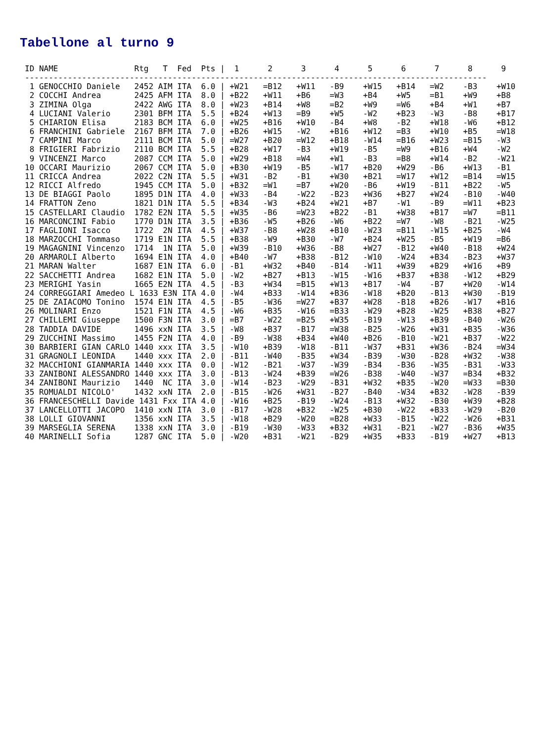Tabellone al turno 9
ID NAME                Rtg   T  Fed  Pts |  1      2      3      4      5      6      7      8      9
-------------------------------------------------------------------------------------------------
 1 GENOCCHIO Daniele   2452 AIM ITA  6.0 | +W21   =B12   +W11   -B9    +W15   +B14   =W2    -B3    +W10
 2 COCCHI Andrea       2425 AFM ITA  8.0 | +B22   +W11   +B6    =W3    +B4    +W5    =B1    +W9    +B8
 3 ZIMINA Olga         2422 AWG ITA  8.0 | +W23   +B14   +W8    =B2    +W9    =W6    +B4    +W1    +B7
 4 LUCIANI Valerio     2301 BFM ITA  5.5 | +B24   +W13   =B9    +W5    -W2    +B23   -W3    -B8    +B17
 5 CHIARION Elisa      2183 BCM ITA  6.0 | +W25   +B16   +W10   -B4    +W8    -B2    +W18   -W6    +B12
 6 FRANCHINI Gabriele  2167 BFM ITA  7.0 | +B26   +W15   -W2    +B16   +W12   =B3    +W10   +B5    =W18
 7 CAMPINI Marco       2111 BCM ITA  5.0 | =W27   +B20   =W12   +B18   -W14   =B16   +W23   =B15   -W3
 8 FRIGIERI Fabrizio   2110 BCM ITA  5.5 | +B28   +W17   -B3    +W19   -B5    =W9    +B16   +W4    -W2
 9 VINCENZI Marco      2087 CCM ITA  5.0 | +W29   +B18   =W4    +W1    -B3    =B8    +W14   -B2    -W21
10 OCCARI Maurizio     2067 CCM ITA  5.0 | +B30   +W19   -B5    -W17   +B20   +W29   -B6    +W13   -B1
11 CRICCA Andrea       2022 C2N ITA  5.5 | +W31   -B2    -B1    +W30   +B21   =W17   +W12   =B14   =W15
12 RICCI Alfredo       1945 CCM ITA  5.0 | +B32   =W1    =B7    +W20   -B6    +W19   -B11   +B22   -W5
13 DE BIAGGI Paolo     1895 D1N ITA  4.0 | +W33   -B4    -W22   -B23   +W36   +B27   +W24   -B10   -W40
14 FRATTON Zeno        1821 D1N ITA  5.5 | +B34   -W3    +B24   +W21   +B7    -W1    -B9    =W11   +B23
15 CASTELLARI Claudio  1782 E2N ITA  5.5 | +W35   -B6    =W23   +B22   -B1    +W38   +B17   =W7    =B11
16 MARCONCINI Fabio    1770 D1N ITA  3.5 | +B36   -W5    +B26   -W6    +B22   =W7    -W8    -B21   -W25
17 FAGLIONI Isacco     1722  2N ITA  4.5 | +W37   -B8    +W28   +B10   -W23   =B11   -W15   +B25   -W4
18 MARZOCCHI Tommaso   1719 E1N ITA  5.5 | +B38   -W9    +B30   -W7    +B24   +W25   -B5    +W19   =B6
19 MAGAGNINI Vincenzo  1714  1N ITA  5.0 | +W39   -B10   +W36   -B8    +W27   -B12   +W40   -B18   +W24
20 ARMAROLI Alberto    1694 E1N ITA  4.0 | +B40   -W7    +B38   -B12   -W10   -W24   +B34   -B23   +W37
21 MARAN Walter        1687 E1N ITA  6.0 | -B1    +W32   +B40   -B14   -W11   +W39   +B29   +W16   +B9
22 SACCHETTI Andrea    1682 E1N ITA  5.0 | -W2    +B27   +B13   -W15   -W16   +B37   +B38   -W12   +B29
23 MERIGHI Yasin       1665 E2N ITA  4.5 | -B3    +W34   =B15   +W13   +B17   -W4    -B7    +W20   -W14
24 CORREGGIARI Amedeo L 1633 E3N ITA 4.0 | -W4    +B33   -W14   +B36   -W18   +B20   -B13   +W30   -B19
25 DE ZAIACOMO Tonino  1574 E1N ITA  4.5 | -B5    -W36   =W27   +B37   +W28   -B18   +B26   -W17   +B16
26 MOLINARI Enzo       1521 F1N ITA  4.5 | -W6    +B35   -W16   =B33   -W29   +B28   -W25   +B38   +B27
27 CHILLEMI Giuseppe   1500 F3N ITA  3.0 | =B7    -W22   =B25   +W35   -B19   -W13   +B39   -B40   -W26
28 TADDIA DAVIDE       1496 xxN ITA  3.5 | -W8    +B37   -B17   =W38   -B25   -W26   +W31   +B35   -W36
29 ZUCCHINI Massimo    1455 F2N ITA  4.0 | -B9    -W38   +B34   +W40   +B26   -B10   -W21   +B37   -W22
30 BARBIERI GIAN CARLO 1440 xxx ITA  3.5 | -W10   +B39   -W18   -B11   -W37   +B31   +W36   -B24   =W34
31 GRAGNOLI LEONIDA    1440 xxx ITA  2.0 | -B11   -W40   -B35   +W34   -B39   -W30   -B28   +W32   -W38
32 MACCHIONI GIANMARIA 1440 xxx ITA  0.0 | -W12   -B21   -W37   -W39   -B34   -B36   -W35   -B31   -W33
33 ZANIBONI ALESSANDRO 1440 xxx ITA  3.0 | -B13   -W24   +B39   =W26   -B38   -W40   -W37   =B34   +B32
34 ZANIBONI Maurizio   1440  NC ITA  3.0 | -W14   -B23   -W29   -B31   +W32   +B35   -W20   =W33   =B30
35 ROMUALDI NICOLO'    1432 xxN ITA  2.0 | -B15   -W26   +W31   -B27   -B40   -W34   +B32   -W28   -B39
36 FRANCESCHELLI Davide 1431 Fxx ITA 4.0 | -W16   +B25   -B19   -W24   -B13   +W32   -B30   +W39   +B28
37 LANCELLOTTI JACOPO  1410 xxN ITA  3.0 | -B17   -W28   +B32   -W25   +B30   -W22   +B33   -W29   -B20
38 LOLLI GIOVANNI      1356 xxN ITA  3.5 | -W18   +B29   -W20   =B28   +W33   -B15   -W22   -W26   +B31
39 MARSEGLIA SERENA    1338 xxN ITA  3.0 | -B19   -W30   -W33   +B32   +W31   -B21   -W27   -B36   +W35
40 MARINELLI Sofia     1287 GNC ITA  5.0 | -W20   +B31   -W21   -B29   +W35   +B33   -B19   +W27   +B13